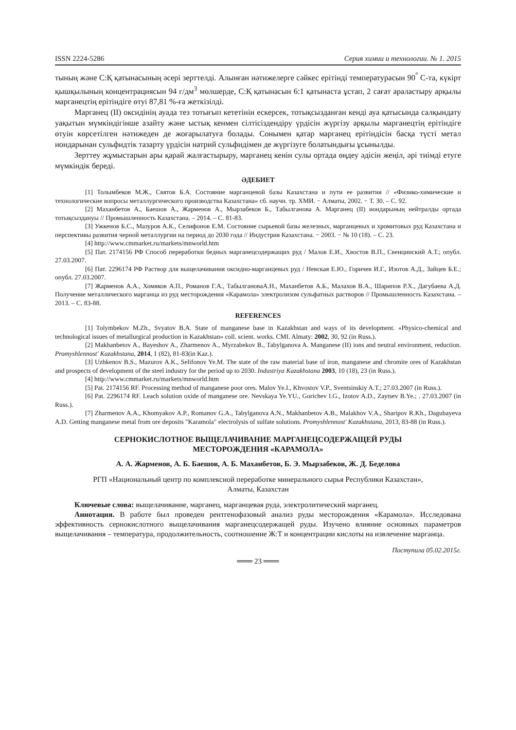ISSN 2224-5286 Серия химии и технологии. № 1. 2015
тының және С:Қ қатынасының әсері зерттелді. Алынған нәтижелерге сәйкес ерітінді температурасын 90<sup>°</sup> С-та, күкірт қышқылының концентрациясын 94 г/дм<sup>3</sup> мөлшерде, С:Қ қатынасын 6:1 қатынаста ұстап, 2 сағат араластыру арқылы марганецтің ерітіндіге өтуі 87,81 %-ға жеткізілді.
Марганец (ІІ) оксидінің ауада тез тотығып кететінін ескерсек, тотықсызданған кенді ауа қатысында салқындату уақытын мүмкіндігінше азайту және ыстық кенмен сілтісіздендіру үрдісін жүргізу арқылы марганецтің ерітіндіге өтуін көрсетілген нәтижеден де жоғарылатуға болады. Сонымен қатар марганец ерітіндісін басқа түсті метал иондарынан сульфидтік тазарту үрдісін натрий сульфидімен де жүргізуге болатындығы ұсынылды.
Зерттеу жұмыстарын ары қарай жалғастырыру, марганец кенін сулы ортада өңдеу әдісін жеңіл, әрі тиімді етуге мүмкіндік береді.
ӘДЕБИЕТ
[1] Толымбеков М.Ж., Святов Б.А. Состояние марганцевой базы Казахстана и пути ее развития // «Физико-химические и технологические вопросы металлургического производства Казахстана» сб. научн. тр. ХМИ. − Алматы, 2002. − Т. 30. – С. 92.
[2] Маханбетов А., Баешов А., Жарменов А., Мырзабеков Б., Табылганова А. Марганец (ІІ) иондарының нейтралды ортада тотықсыздануы // Промышленность Казахстана. – 2014. – С. 81-83.
[3] Ужкенов Б.С., Мазуров А.К., Селифонов Е.М. Состояние сырьевой базы железных, марганцевых и хромитовых руд Казахстана и перспективы развития черной металлургии на период до 2030 года // Индустрия Казахстана. − 2003. − № 10 (18). – С. 23.
[4] http://www.cmmarket.ru/markets/mnworld.htm
[5] Пат. 2174156 РФ Способ переработки бедных марганецсодержащих руд / Малов Е.И., Хвостов В.П., Свенцинский А.Т.; опубл. 27.03.2007.
[6] Пат. 2296174 РФ Раствор для выщелачивания оксидно-марганцевых руд / Невская Е.Ю., Горичев И.Г., Изотов А.Д., Зайцев Б.Е.; опубл. 27.03.2007.
[7] Жарменов А.А., Хомяков А.П., Романов Г.А., ТабылгановаА.Н., Маханбетов А.Б., Малахов В.А., Шарипов Р.Х., Дагубаева А.Д. Получение металлического марганца из руд месторождения «Карамола» электролизом сульфатных растворов // Промышленность Казахстана. – 2013. – С. 83-88.
REFERENCES
[1] Tolymbekov M.Zh., Svyatov B.A. State of manganese base in Kazakhstan and ways of its development. «Physico-chemical and technological issues of metallurgical production in Kazakhstan» coll. scient. works. CMI. Almaty: 2002, 30, 92 (in Russ.).
[2] Makhanbetov A., Bayeshov A., Zharmenov A., Myrzabekov B., Tabylganova A. Manganese (II) ions and neutral environment, reduction. Promyshlennost' Kazakhstana, 2014, 1 (82), 81-83(in Kaz.).
[3] Uzhkenov B.S., Mazurov A.K., Selifonov Ye.M. The state of the raw material base of iron, manganese and chromite ores of Kazakhstan and prospects of development of the steel industry for the period up to 2030. Industriya Kazakhstana 2003, 10 (18), 23 (in Russ.).
[4] http://www.cmmarket.ru/markets/mnworld.htm
[5] Pat. 2174156 RF. Processing method of manganese poor ores. Malov Ye.I., Khvostov V.P., Sventsinskiy A.T.; 27.03.2007 (in Russ.).
[6] Pat. 2296174 RF. Leach solution oxide of manganese ore. Nevskaya Ye.YU., Gorichev I.G., Izotov A.D., Zaytsev B.Ye.; . 27.03.2007 (in Russ.).
[7] Zharmenov A.A., Khomyakov A.P., Romanov G.A., Tabylganova A.N., Makhanbetov A.B., Malakhov V.A., Sharipov R.Kh., Dagubayeva A.D. Getting manganese metal from ore deposits "Karamola" electrolysis of sulfate solutions. Promyshlennost' Kazakhstana, 2013, 83-88 (in Russ.).
СЕРНОКИСЛОТНОЕ ВЫЩЕЛАЧИВАНИЕ МАРГАНЕЦСОДЕРЖАЩЕЙ РУДЫ
МЕСТОРОЖДЕНИЯ «КАРАМОЛА»
А. А. Жарменов, А. Б. Баешов, А. Б. Маханбетов, Б. Э. Мырзабеков, Ж. Д. Беделова
РГП «Национальный центр по комплексной переработке минерального сырья Республики Казахстан»,
Алматы, Казахстан
Ключевые слова: выщелачивание, марганец, марганцевая руда, электролитический марганец.
Аннотация. В работе был проведен рентгенофазовый анализ руды месторождения «Карамола». Исследована эффективность сернокислотного выщелачивания марганецсодержащей руды. Изучено влияние основных параметров выщелачивания – температура, продолжительность, соотношение Ж:Т и концентрации кислоты на извлечение марганца.
Поступила 05.02.2015г.
═══ 23 ═══